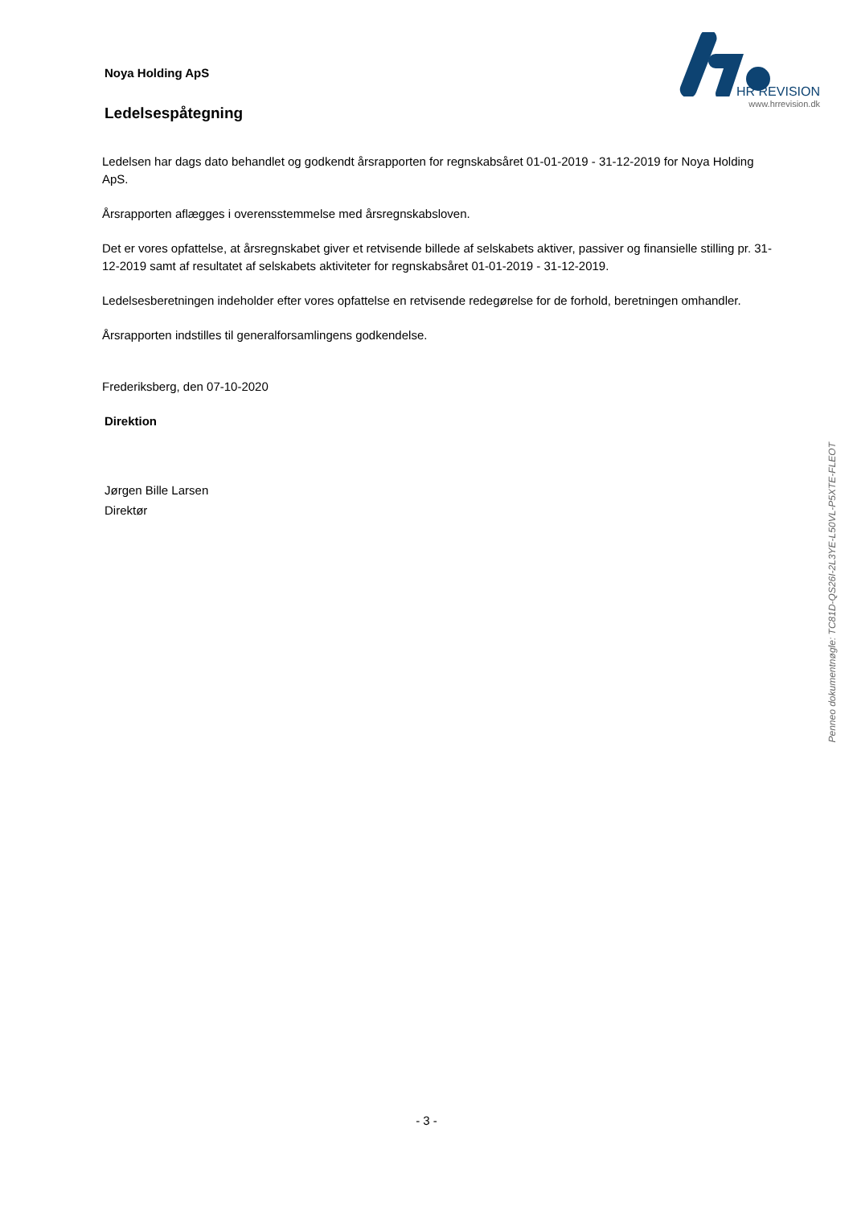Noya Holding ApS
Ledelsespåtegning
HR REVISION
www.hrrevision.dk
Ledelsen har dags dato behandlet og godkendt årsrapporten for regnskabsåret 01-01-2019 - 31-12-2019 for Noya Holding ApS.
Årsrapporten aflægges i overensstemmelse med årsregnskabsloven.
Det er vores opfattelse, at årsregnskabet giver et retvisende billede af selskabets aktiver, passiver og finansielle stilling pr. 31-12-2019 samt af resultatet af selskabets aktiviteter for regnskabsåret 01-01-2019 - 31-12-2019.
Ledelsesberetningen indeholder efter vores opfattelse en retvisende redegørelse for de forhold, beretningen omhandler.
Årsrapporten indstilles til generalforsamlingens godkendelse.
Frederiksberg, den 07-10-2020
Direktion
Jørgen Bille Larsen
Direktør
Penneo dokumentnøgle: TC81D-QS26I-2L3YE-L50VL-P5XTE-FLEOT
- 3 -